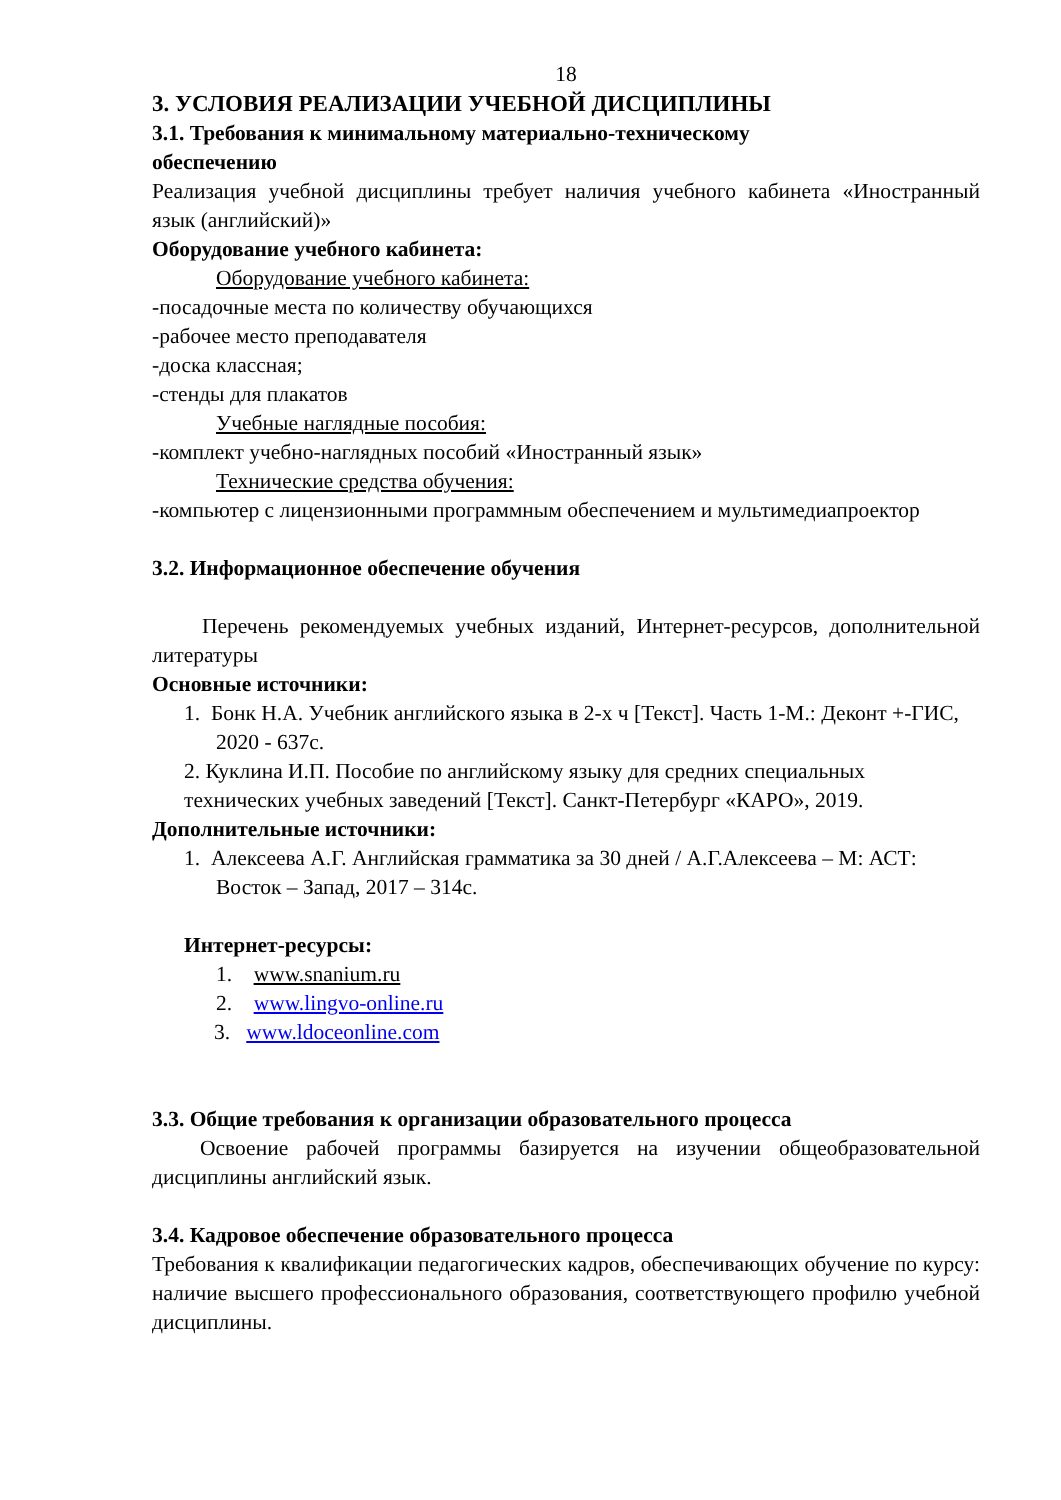18
3. УСЛОВИЯ РЕАЛИЗАЦИИ УЧЕБНОЙ ДИСЦИПЛИНЫ
3.1. Требования к минимальному материально-техническому
обеспечению
Реализация учебной дисциплины требует наличия учебного кабинета «Иностранный язык (английский)»
Оборудование учебного кабинета:
Оборудование учебного кабинета:
-посадочные места по количеству обучающихся
-рабочее место преподавателя
-доска классная;
-стенды для плакатов
Учебные наглядные пособия:
-комплект учебно-наглядных пособий «Иностранный язык»
Технические средства обучения:
-компьютер с лицензионными программным обеспечением и мультимедиапроектор
3.2. Информационное обеспечение обучения
Перечень рекомендуемых учебных изданий, Интернет-ресурсов, дополнительной литературы
Основные источники:
1. Бонк Н.А. Учебник английского языка в 2-х ч [Текст]. Часть 1-М.: Деконт +-ГИС, 2020 - 637с.
2. Куклина И.П. Пособие по английскому языку для средних специальных технических учебных заведений [Текст]. Санкт-Петербург «КАРО», 2019.
Дополнительные источники:
1. Алексеева А.Г. Английская грамматика за 30 дней / А.Г.Алексеева – М: АСТ: Восток – Запад, 2017 – 314с.
Интернет-ресурсы:
1. www.snanium.ru
2. www.lingvo-online.ru
3. www.ldoceonline.com
3.3. Общие требования к организации образовательного процесса
Освоение рабочей программы базируется на изучении общеобразовательной дисциплины английский язык.
3.4. Кадровое обеспечение образовательного процесса
Требования к квалификации педагогических кадров, обеспечивающих обучение по курсу: наличие высшего профессионального образования, соответствующего профилю учебной дисциплины.